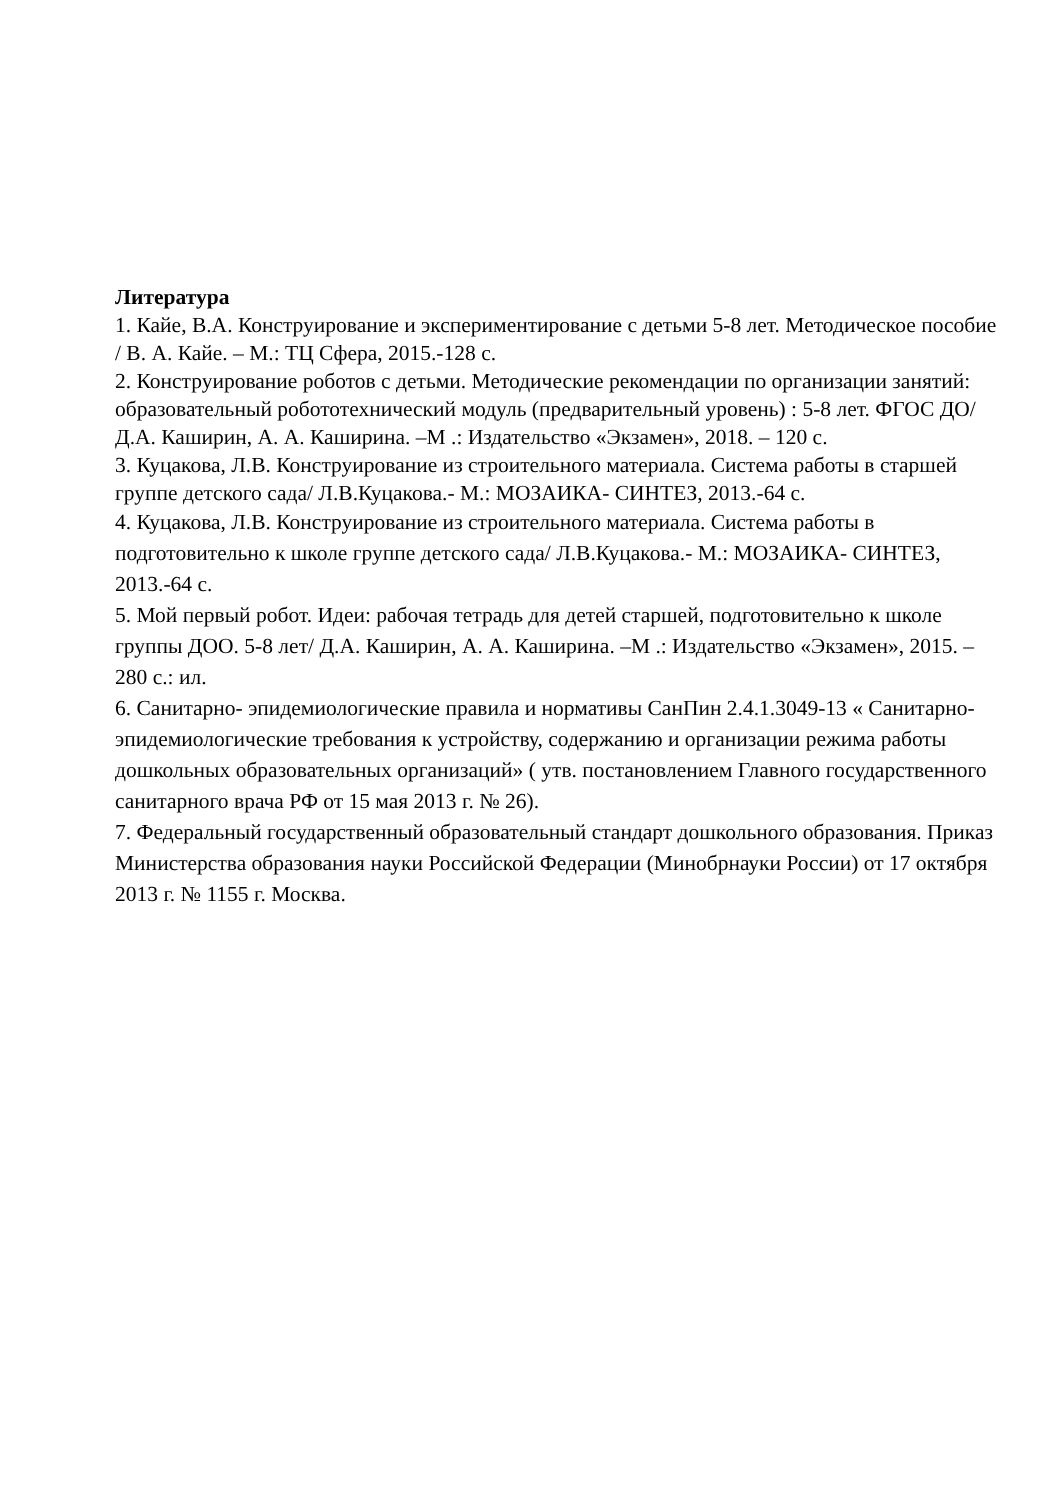Литература
1. Кайе, В.А. Конструирование и экспериментирование с детьми 5-8 лет. Методическое пособие / В. А. Кайе. – М.: ТЦ Сфера, 2015.-128 с.
2. Конструирование роботов с детьми. Методические рекомендации по организации занятий: образовательный робототехнический модуль (предварительный уровень) : 5-8 лет. ФГОС ДО/ Д.А. Каширин, А. А. Каширина. –М .: Издательство «Экзамен», 2018. – 120 с.
3. Куцакова, Л.В. Конструирование из строительного материала. Система работы в старшей группе детского сада/ Л.В.Куцакова.- М.: МОЗАИКА- СИНТЕЗ, 2013.-64 с.
4. Куцакова, Л.В. Конструирование из строительного материала. Система работы в подготовительно к школе группе детского сада/ Л.В.Куцакова.- М.: МОЗАИКА- СИНТЕЗ, 2013.-64 с.
5. Мой первый робот. Идеи: рабочая тетрадь для детей старшей, подготовительно к школе группы ДОО. 5-8 лет/ Д.А. Каширин, А. А. Каширина. –М .: Издательство «Экзамен», 2015. – 280 с.: ил.
6. Санитарно- эпидемиологические правила и нормативы СанПин 2.4.1.3049-13 « Санитарно- эпидемиологические требования к устройству, содержанию и организации режима работы дошкольных образовательных организаций» ( утв. постановлением Главного государственного санитарного врача РФ от 15 мая 2013 г. № 26).
7. Федеральный государственный образовательный стандарт дошкольного образования. Приказ Министерства образования науки Российской Федерации (Минобрнауки России) от 17 октября 2013 г. № 1155 г. Москва.